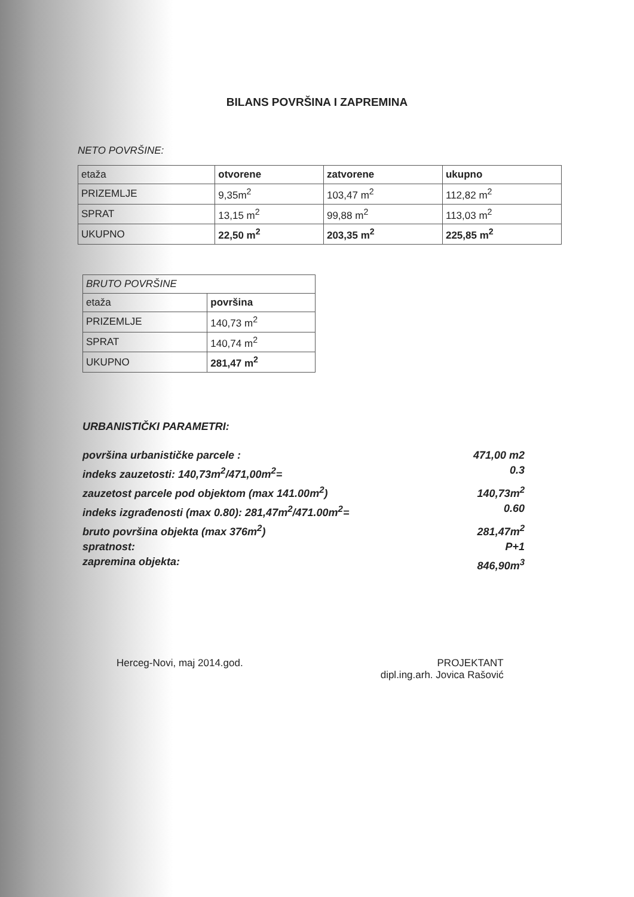BILANS POVRŠINA I ZAPREMINA
NETO POVRŠINE:
| etaža | otvorene | zatvorene | ukupno |
| PRIZEMLJE | 9,35m<sup>2</sup> | 103,47 m<sup>2</sup> | 112,82 m<sup>2</sup> |
| SPRAT | 13,15 m<sup>2</sup> | 99,88 m<sup>2</sup> | 113,03 m<sup>2</sup> |
| UKUPNO | 22,50 m<sup>2</sup> | 203,35 m<sup>2</sup> | 225,85 m<sup>2</sup> |
| BRUTO POVRŠINE | |
| etaža | površina |
| PRIZEMLJE | 140,73 m<sup>2</sup> |
| SPRAT | 140,74 m<sup>2</sup> |
| UKUPNO | 281,47 m<sup>2</sup> |
URBANISTIČKI PARAMETRI:
površina urbanističke parcele : 471,00 m2
indeks zauzetosti: 140,73m<sup>2</sup>/471,00m<sup>2</sup>= 0.3
zauzetost parcele pod objektom (max 141.00m<sup>2</sup>) 140,73m<sup>2</sup>
indeks izgrađenosti (max 0.80): 281,47m<sup>2</sup>/471.00m<sup>2</sup>= 0.60
bruto površina objekta (max 376m<sup>2</sup>) 281,47m<sup>2</sup>
spratnost: P+1
zapremina objekta: 846,90m<sup>3</sup>
Herceg-Novi, maj 2014.god. PROJEKTANT
dipl.ing.arh. Jovica Rašović